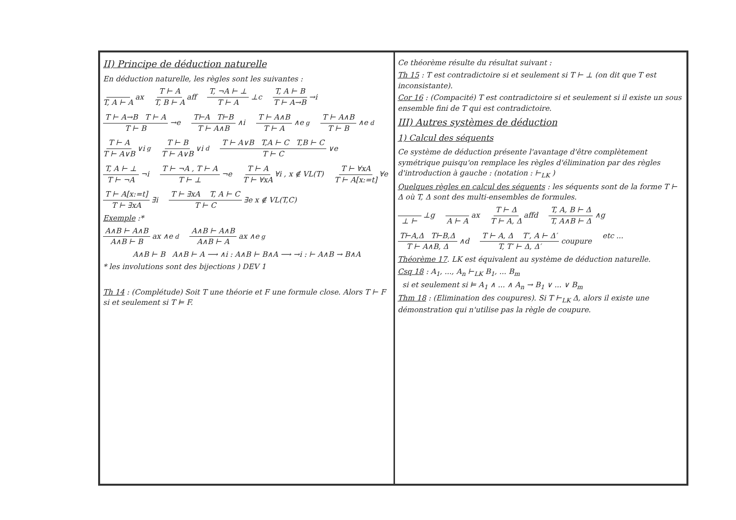II) Principe de déduction naturelle
En déduction naturelle, les règles sont les suivantes :
T, A ⊢ A ax T ⊢ A T, B ⊢ A aff T, ¬A ⊢ ⊥ T ⊢ A ⊥c T, A ⊢ B T ⊢ A→B →i T ⊢ A→B T ⊢ A T ⊢ B →e T⊢A T⊢B T ⊢ A∧B ∧i T ⊢ A∧B T ⊢ A ∧e<sup>g</sup> T ⊢ A∧B T ⊢ B ∧e<sup>d</sup> T ⊢ A T ⊢ A∨B ∨i<sup>g</sup> T ⊢ B T ⊢ A∨B ∨i<sup>d</sup> T ⊢ A∨B T,A ⊢ C T,B ⊢ C T ⊢ C ∨e T, A ⊢ ⊥ T ⊢ ¬A ¬i T ⊢ ¬A , T ⊢ A T ⊢ ⊥ ¬e T ⊢ A T ⊢ ∀xA ∀i , x ∉ VL(T) T ⊢ ∀xA T ⊢ A[x:=t] ∀e T ⊢ A[x:=t] T ⊢ ∃xA ∃i T ⊢ ∃xA T, A ⊢ C T ⊢ C ∃e x ∉ VL(T,C)
Exemple :*
A∧B ⊢ A∧B A∧B ⊢ B ax ∧e<sup>d</sup> A∧B ⊢ A∧B A∧B ⊢ A ax ∧e<sup>g</sup>
A∧B ⊢ B A∧B ⊢ A ⟶ ∧i : A∧B ⊢ B∧A ⟶ →i : ⊢ A∧B → B∧A
* les involutions sont des bijections ) DEV 1
Th 14 : (Complétude) Soit T une théorie et F une formule close. Alors T ⊢ F si et seulement si T ⊨ F.
Ce théorème résulte du résultat suivant :
Th 15 : T est contradictoire si et seulement si T ⊢ ⊥ (on dit que T est inconsistante).
Cor 16 : (Compacité) T est contradictoire si et seulement si il existe un sous ensemble fini de T qui est contradictoire.
III) Autres systèmes de déduction
1) Calcul des séquents
Ce système de déduction présente l'avantage d'être complètement symétrique puisqu'on remplace les règles d'élimination par des règles d'introduction à gauche : (notation : ⊢<sub>LK</sub> )
Quelques règles en calcul des séquents : les séquents sont de la forme T ⊢ Δ où T, Δ sont des multi-ensembles de formules.
⊥ ⊢ ⊥g A ⊢ A ax T ⊢ Δ T ⊢ A, Δ affd T, A, B ⊢ Δ T, A∧B ⊢ Δ ∧g T⊢A,Δ T⊢B,Δ T ⊢ A∧B, Δ ∧d T ⊢ A, Δ T′, A ⊢ Δ′ T, T′ ⊢ Δ, Δ′ coupure etc ...
Théorème 17. LK est équivalent au système de déduction naturelle.
Csq 18 : A<sub>1</sub>, ..., A<sub>n</sub> ⊢<sub>LK</sub> B<sub>1</sub>, ... B<sub>m</sub>
si et seulement si ⊨ A<sub>1</sub> ∧ ... ∧ A<sub>n</sub> → B<sub>1</sub> ∨ ... ∨ B<sub>m</sub>
Thm 18 : (Elimination des coupures). Si T ⊢<sub>LK</sub> Δ, alors il existe une démonstration qui n'utilise pas la règle de coupure.